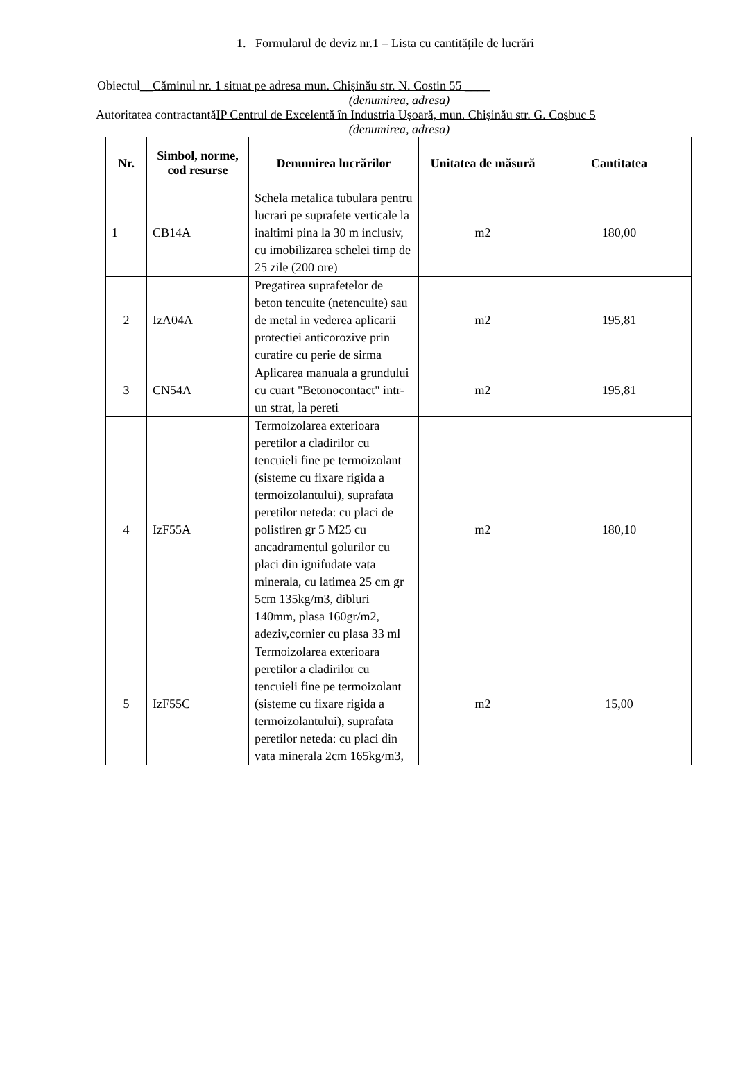1. Formularul de deviz nr.1 – Lista cu cantitățile de lucrări
Obiectul__Căminul nr. 1 situat pe adresa mun. Chișinău str. N. Costin 55 ____
(denumirea, adresa)
Autoritatea contractantăIP Centrul de Excelentă în Industria Ușoară, mun. Chișinău str. G. Coșbuc 5
(denumirea, adresa)
| Nr. | Simbol, norme, cod resurse | Denumirea lucrărilor | Unitatea de măsură | Cantitatea |
| --- | --- | --- | --- | --- |
| 1 | CB14A | Schela metalica tubulara pentru lucrari pe suprafete verticale la inaltimi pina la 30 m inclusiv, cu imobilizarea schelei timp de 25 zile (200 ore) | m2 | 180,00 |
| 2 | IzA04A | Pregatirea suprafetelor de beton tencuite (netencuite) sau de metal in vederea aplicarii protectiei anticorozive prin curatire cu perie de sirma | m2 | 195,81 |
| 3 | CN54A | Aplicarea manuala a grundului cu cuart "Betonocontact" intr-un strat, la pereti | m2 | 195,81 |
| 4 | IzF55A | Termoizolarea exterioara peretilor a cladirilor cu tencuieli fine pe termoizolant (sisteme cu fixare rigida a termoizolantului), suprafata peretilor neteda: cu placi de polistiren gr 5 M25 cu ancadramentul golurilor cu placi din ignifudate vata minerala, cu latimea 25 cm gr 5cm 135kg/m3, dibluri 140mm, plasa 160gr/m2, adeziv,cornier cu plasa 33 ml | m2 | 180,10 |
| 5 | IzF55C | Termoizolarea exterioara peretilor a cladirilor cu tencuieli fine pe termoizolant (sisteme cu fixare rigida a termoizolantului), suprafata peretilor neteda: cu placi din vata minerala 2cm 165kg/m3, | m2 | 15,00 |